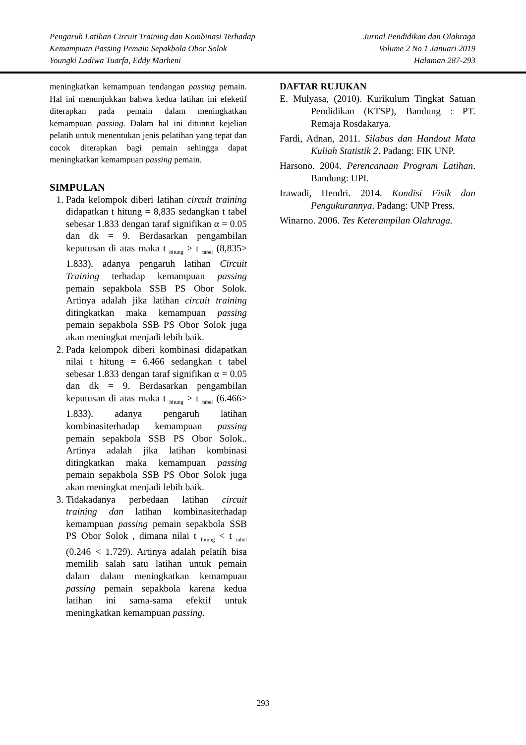Pengaruh Latihan Circuit Training dan Kombinasi Terhadap
Kemampuan Passing Pemain Sepakbola Obor Solok
Youngki Ladiwa Tuarfa, Eddy Marheni
Jurnal Pendidikan dan Olahraga
Volume 2 No 1 Januari 2019
Halaman 287-293
meningkatkan kemampuan tendangan passing pemain. Hal ini menunjukkan bahwa kedua latihan ini efeketif diterapkan pada pemain dalam meningkatkan kemampuan passing. Dalam hal ini dituntut kejelian pelatih untuk menentukan jenis pelatihan yang tepat dan cocok diterapkan bagi pemain sehingga dapat meningkatkan kemampuan passing pemain.
SIMPULAN
1. Pada kelompok diberi latihan circuit training didapatkan t hitung = 8,835 sedangkan t tabel sebesar 1.833 dengan taraf signifikan α = 0.05 dan dk = 9. Berdasarkan pengambilan keputusan di atas maka t <sub>hitung</sub> > t <sub>tabel</sub> (8,835> 1.833). adanya pengaruh latihan Circuit Training terhadap kemampuan passing pemain sepakbola SSB PS Obor Solok. Artinya adalah jika latihan circuit training ditingkatkan maka kemampuan passing pemain sepakbola SSB PS Obor Solok juga akan meningkat menjadi lebih baik.
2. Pada kelompok diberi kombinasi didapatkan nilai t hitung = 6.466 sedangkan t tabel sebesar 1.833 dengan taraf signifikan α = 0.05 dan dk = 9. Berdasarkan pengambilan keputusan di atas maka t <sub>hitung</sub> > t <sub>tabel</sub> (6.466> 1.833). adanya pengaruh latihan kombinasiterhadap kemampuan passing pemain sepakbola SSB PS Obor Solok.. Artinya adalah jika latihan kombinasi ditingkatkan maka kemampuan passing pemain sepakbola SSB PS Obor Solok juga akan meningkat menjadi lebih baik.
3. Tidakadanya perbedaan latihan circuit training dan latihan kombinasiterhadap kemampuan passing pemain sepakbola SSB PS Obor Solok , dimana nilai t <sub>hitung</sub> < t <sub>tabel</sub> (0.246 < 1.729). Artinya adalah pelatih bisa memilih salah satu latihan untuk pemain dalam dalam meningkatkan kemampuan passing pemain sepakbola karena kedua latihan ini sama-sama efektif untuk meningkatkan kemampuan passing.
DAFTAR RUJUKAN
E. Mulyasa, (2010). Kurikulum Tingkat Satuan Pendidikan (KTSP), Bandung : PT. Remaja Rosdakarya.
Fardi, Adnan, 2011. Silabus dan Handout Mata Kuliah Statistik 2. Padang: FIK UNP.
Harsono. 2004. Perencanaan Program Latihan. Bandung: UPI.
Irawadi, Hendri. 2014. Kondisi Fisik dan Pengukurannya. Padang: UNP Press.
Winarno. 2006. Tes Keterampilan Olahraga.
293